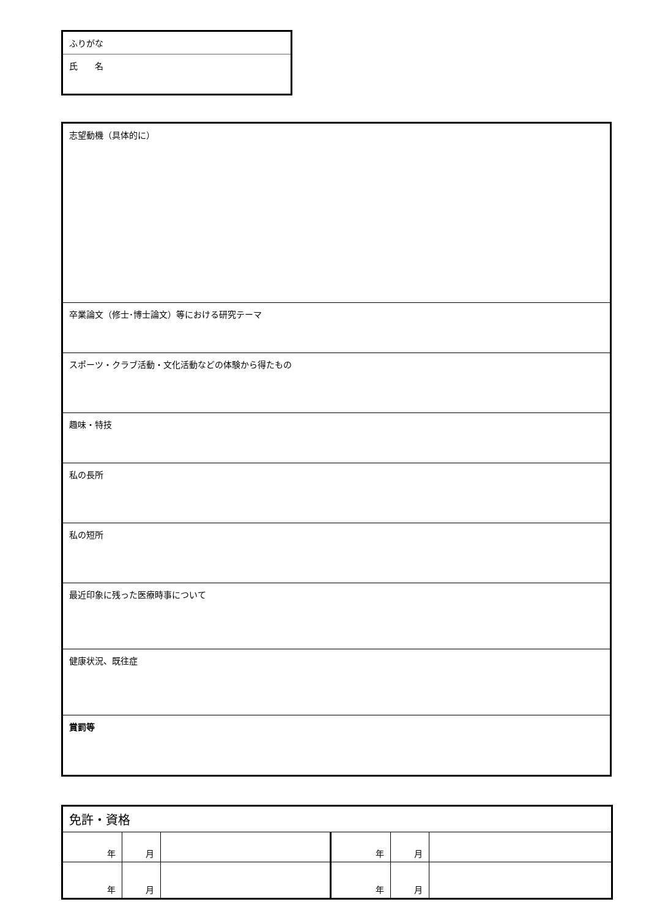| ふりがな |
| 氏 名 |
| 志望動機（具体的に） |
| 卒業論文（修士･博士論文）等における研究テーマ |
| スポーツ・クラブ活動・文化活動などの体験から得たもの |
| 趣味・特技 |
| 私の長所 |
| 私の短所 |
| 最近印象に残った医療時事について |
| 健康状況、既往症 |
| 賞罰等 |
| 免許・資格 | | | | | |
| 年 | 月 | | 年 | 月 | |
| 年 | 月 | | 年 | 月 | |